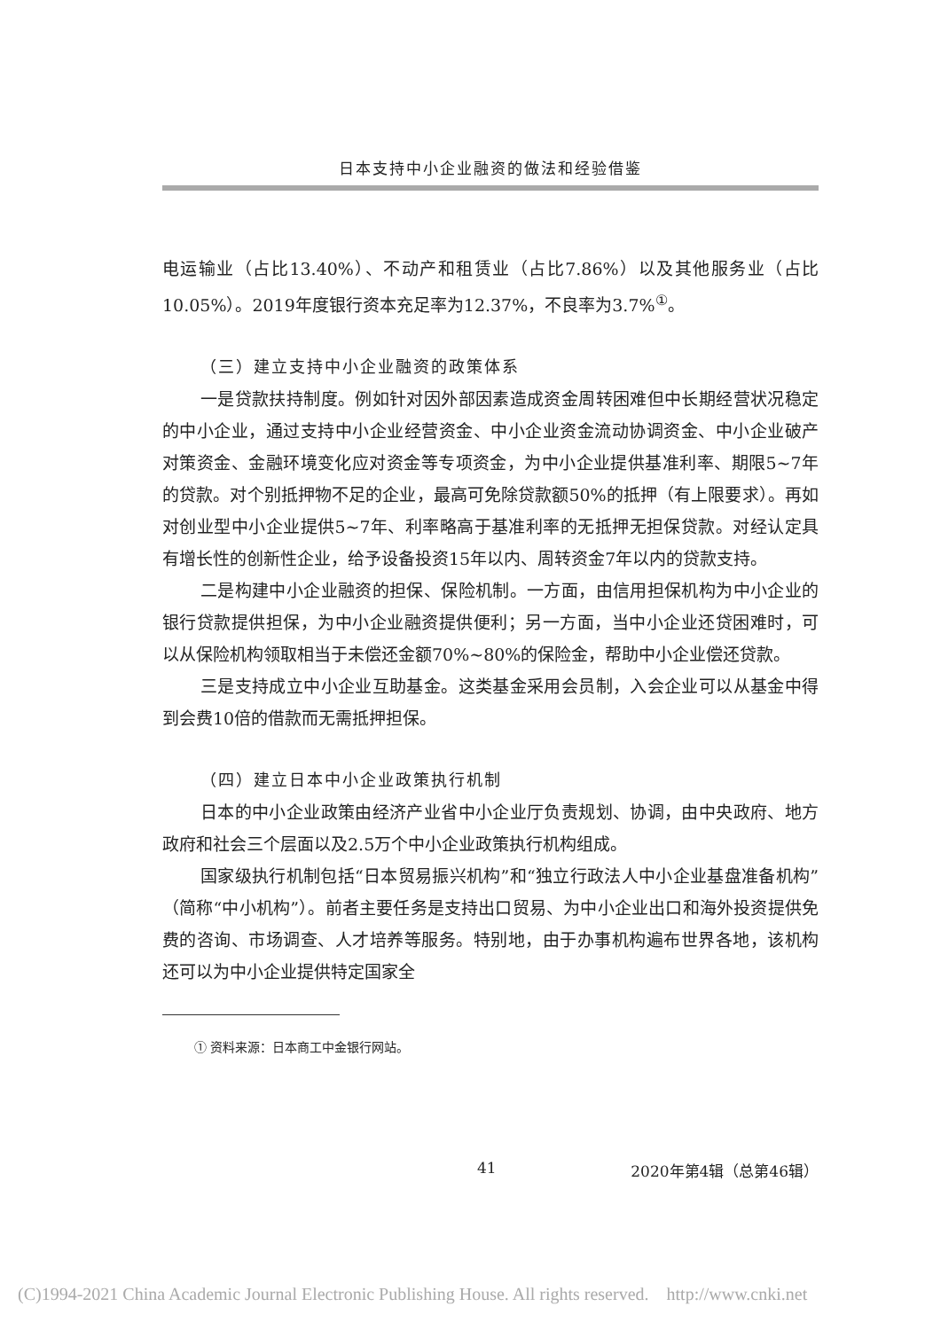日本支持中小企业融资的做法和经验借鉴
电运输业（占比13.40%）、不动产和租赁业（占比7.86%）以及其他服务业（占比10.05%）。2019年度银行资本充足率为12.37%，不良率为3.7%<sup>①</sup>。
（三）建立支持中小企业融资的政策体系
一是贷款扶持制度。例如针对因外部因素造成资金周转困难但中长期经营状况稳定的中小企业，通过支持中小企业经营资金、中小企业资金流动协调资金、中小企业破产对策资金、金融环境变化应对资金等专项资金，为中小企业提供基准利率、期限5~7年的贷款。对个别抵押物不足的企业，最高可免除贷款额50%的抵押（有上限要求）。再如对创业型中小企业提供5~7年、利率略高于基准利率的无抵押无担保贷款。对经认定具有增长性的创新性企业，给予设备投资15年以内、周转资金7年以内的贷款支持。
二是构建中小企业融资的担保、保险机制。一方面，由信用担保机构为中小企业的银行贷款提供担保，为中小企业融资提供便利；另一方面，当中小企业还贷困难时，可以从保险机构领取相当于未偿还金额70%~80%的保险金，帮助中小企业偿还贷款。
三是支持成立中小企业互助基金。这类基金采用会员制，入会企业可以从基金中得到会费10倍的借款而无需抵押担保。
（四）建立日本中小企业政策执行机制
日本的中小企业政策由经济产业省中小企业厅负责规划、协调，由中央政府、地方政府和社会三个层面以及2.5万个中小企业政策执行机构组成。
国家级执行机制包括“日本贸易振兴机构”和“独立行政法人中小企业基盘准备机构”（简称“中小机构”）。前者主要任务是支持出口贸易、为中小企业出口和海外投资提供免费的咨询、市场调查、人才培养等服务。特别地，由于办事机构遍布世界各地，该机构还可以为中小企业提供特定国家全
① 资料来源：日本商工中金银行网站。
41 2020年第4辑（总第46辑）
(C)1994-2021 China Academic Journal Electronic Publishing House. All rights reserved. http://www.cnki.net